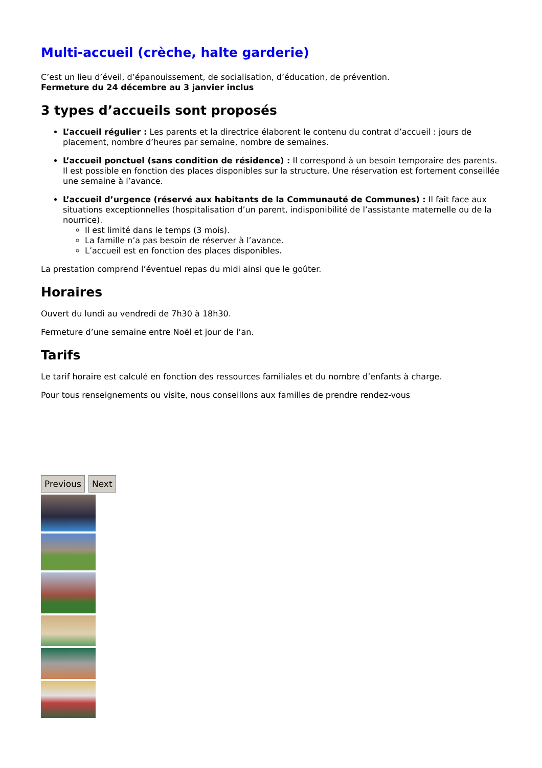Multi-accueil (crèche, halte garderie)
C’est un lieu d’éveil, d’épanouissement, de socialisation, d’éducation, de prévention.
Fermeture du 24 décembre au 3 janvier inclus
3 types d’accueils sont proposés
L’accueil régulier : Les parents et la directrice élaborent le contenu du contrat d’accueil : jours de placement, nombre d’heures par semaine, nombre de semaines.
L’accueil ponctuel (sans condition de résidence) : Il correspond à un besoin temporaire des parents. Il est possible en fonction des places disponibles sur la structure. Une réservation est fortement conseillée une semaine à l’avance.
L’accueil d’urgence (réservé aux habitants de la Communauté de Communes) : Il fait face aux situations exceptionnelles (hospitalisation d’un parent, indisponibilité de l’assistante maternelle ou de la nourrice).
Il est limité dans le temps (3 mois).
La famille n’a pas besoin de réserver à l’avance.
L’accueil est en fonction des places disponibles.
La prestation comprend l’éventuel repas du midi ainsi que le goûter.
Horaires
Ouvert du lundi au vendredi de 7h30 à 18h30.
Fermeture d’une semaine entre Noël et jour de l’an.
Tarifs
Le tarif horaire est calculé en fonction des ressources familiales et du nombre d’enfants à charge.
Pour tous renseignements ou visite, nous conseillons aux familles de prendre rendez-vous
Previous Next